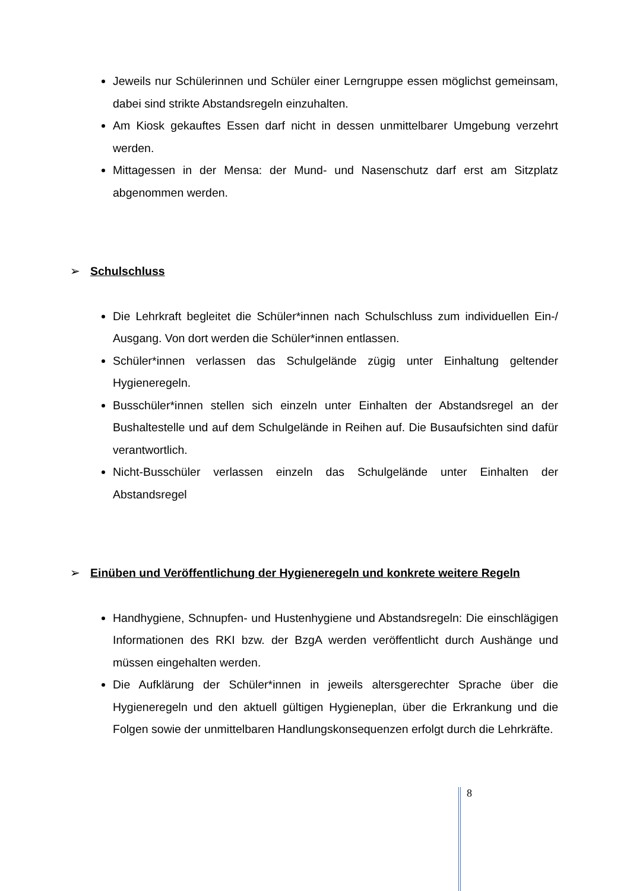Jeweils nur Schülerinnen und Schüler einer Lerngruppe essen möglichst gemeinsam, dabei sind strikte Abstandsregeln einzuhalten.
Am Kiosk gekauftes Essen darf nicht in dessen unmittelbarer Umgebung verzehrt werden.
Mittagessen in der Mensa: der Mund- und Nasenschutz darf erst am Sitzplatz abgenommen werden.
➢ Schulschluss
Die Lehrkraft begleitet die Schüler*innen nach Schulschluss zum individuellen Ein-/ Ausgang. Von dort werden die Schüler*innen entlassen.
Schüler*innen verlassen das Schulgelände zügig unter Einhaltung geltender Hygieneregeln.
Busschüler*innen stellen sich einzeln unter Einhalten der Abstandsregel an der Bushaltestelle und auf dem Schulgelände in Reihen auf. Die Busaufsichten sind dafür verantwortlich.
Nicht-Busschüler verlassen einzeln das Schulgelände unter Einhalten der Abstandsregel
➢ Einüben und Veröffentlichung der Hygieneregeln und konkrete weitere Regeln
Handhygiene, Schnupfen- und Hustenhygiene und Abstandsregeln: Die einschlägigen Informationen des RKI bzw. der BzgA werden veröffentlicht durch Aushänge und müssen eingehalten werden.
Die Aufklärung der Schüler*innen in jeweils altersgerechter Sprache über die Hygieneregeln und den aktuell gültigen Hygieneplan, über die Erkrankung und die Folgen sowie der unmittelbaren Handlungskonsequenzen erfolgt durch die Lehrkräfte.
8